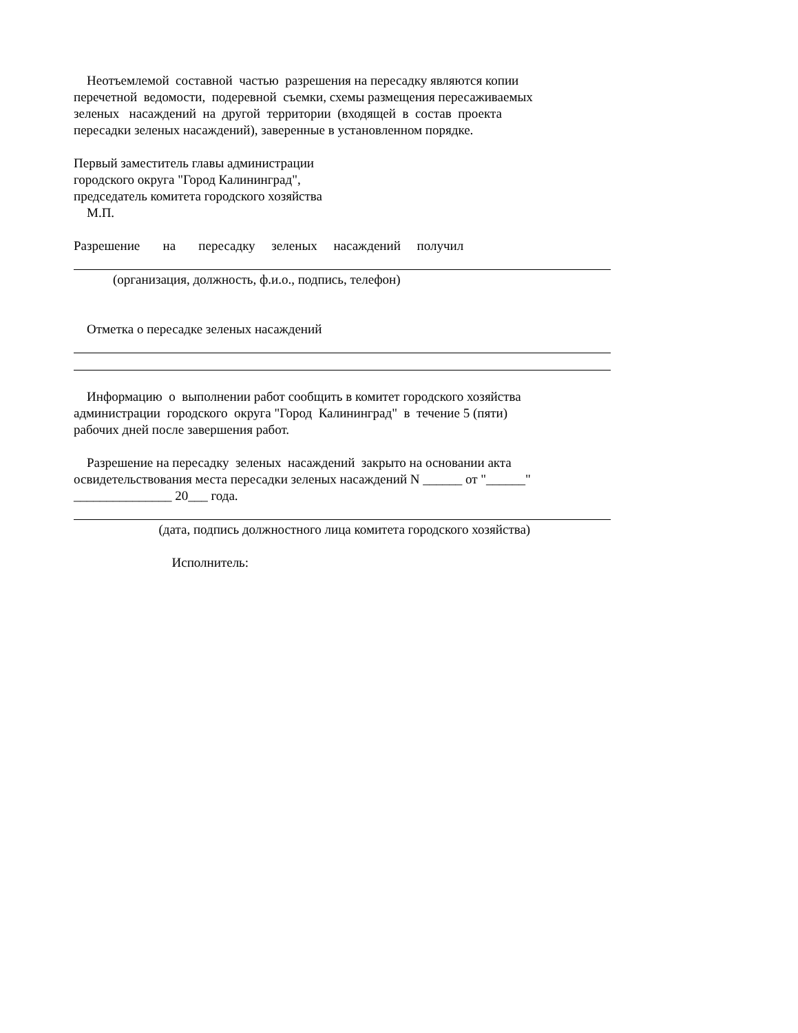Неотъемлемой составной частью разрешения на пересадку являются копии
перечетной ведомости, подеревной съемки, схемы размещения пересаживаемых
зеленых насаждений на другой территории (входящей в состав проекта
пересадки зеленых насаждений), заверенные в установленном порядке.
Первый заместитель главы администрации
городского округа "Город Калининград",
председатель комитета городского хозяйства
М.П.
Разрешение на пересадку зеленых насаждений получил
(организация, должность, ф.и.о., подпись, телефон)
Отметка о пересадке зеленых насаждений
Информацию о выполнении работ сообщить в комитет городского хозяйства
администрации городского округа "Город Калининград" в течение 5 (пяти)
рабочих дней после завершения работ.
Разрешение на пересадку зеленых насаждений закрыто на основании акта
освидетельствования места пересадки зеленых насаждений N ______ от "______"
_______________ 20___ года.
(дата, подпись должностного лица комитета городского хозяйства)
Исполнитель: